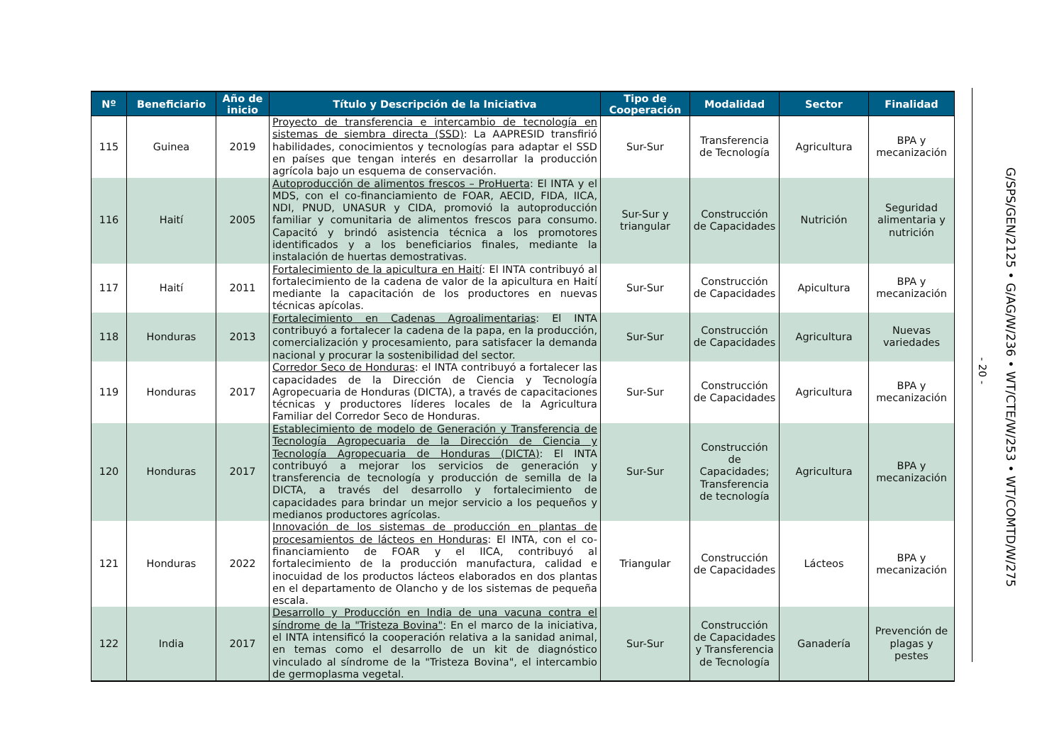| Nº | Beneficiario | Año de inicio | Título y Descripción de la Iniciativa | Tipo de Cooperación | Modalidad | Sector | Finalidad |
| --- | --- | --- | --- | --- | --- | --- | --- |
| 115 | Guinea | 2019 | Proyecto de transferencia e intercambio de tecnología en sistemas de siembra directa (SSD) : La AAPRESID transfirió habilidades, conocimientos y tecnologías para adaptar el SSD en países que tengan interés en desarrollar la producción agrícola bajo un esquema de conservación. | Sur-Sur | Transferencia de Tecnología | Agricultura | BPA y mecanización |
| 116 | Haití | 2005 | Autoproducción de alimentos frescos – ProHuerta : El INTA y el MDS, con el co-financiamiento de FOAR, AECID, FIDA, IICA, NDI, PNUD, UNASUR y CIDA, promovió la autoproducción familiar y comunitaria de alimentos frescos para consumo. Capacitó y brindó asistencia técnica a los promotores identificados y a los beneficiarios finales, mediante la instalación de huertas demostrativas. | Sur-Sur y triangular | Construcción de Capacidades | Nutrición | Seguridad alimentaria y nutrición |
| 117 | Haití | 2011 | Fortalecimiento de la apicultura en Haití : El INTA contribuyó al fortalecimiento de la cadena de valor de la apicultura en Haití mediante la capacitación de los productores en nuevas técnicas apícolas. | Sur-Sur | Construcción de Capacidades | Apicultura | BPA y mecanización |
| 118 | Honduras | 2013 | Fortalecimiento en Cadenas Agroalimentarias : El INTA contribuyó a fortalecer la cadena de la papa, en la producción, comercialización y procesamiento, para satisfacer la demanda nacional y procurar la sostenibilidad del sector. | Sur-Sur | Construcción de Capacidades | Agricultura | Nuevas variedades |
| 119 | Honduras | 2017 | Corredor Seco de Honduras : el INTA contribuyó a fortalecer las capacidades de la Dirección de Ciencia y Tecnología Agropecuaria de Honduras (DICTA), a través de capacitaciones técnicas y productores líderes locales de la Agricultura Familiar del Corredor Seco de Honduras. | Sur-Sur | Construcción de Capacidades | Agricultura | BPA y mecanización |
| 120 | Honduras | 2017 | Establecimiento de modelo de Generación y Transferencia de Tecnología Agropecuaria de la Dirección de Ciencia y Tecnología Agropecuaria de Honduras (DICTA) : El INTA contribuyó a mejorar los servicios de generación y transferencia de tecnología y producción de semilla de la DICTA, a través del desarrollo y fortalecimiento de capacidades para brindar un mejor servicio a los pequeños y medianos productores agrícolas. | Sur-Sur | Construcción de Capacidades; Transferencia de tecnología | Agricultura | BPA y mecanización |
| 121 | Honduras | 2022 | Innovación de los sistemas de producción en plantas de procesamientos de lácteos en Honduras : El INTA, con el co-financiamiento de FOAR y el IICA, contribuyó al fortalecimiento de la producción manufactura, calidad e inocuidad de los productos lácteos elaborados en dos plantas en el departamento de Olancho y de los sistemas de pequeña escala. | Triangular | Construcción de Capacidades | Lácteos | BPA y mecanización |
| 122 | India | 2017 | Desarrollo y Producción en India de una vacuna contra el síndrome de la "Tristeza Bovina" : En el marco de la iniciativa, el INTA intensificó la cooperación relativa a la sanidad animal, en temas como el desarrollo de un kit de diagnóstico vinculado al síndrome de la "Tristeza Bovina", el intercambio de germoplasma vegetal. | Sur-Sur | Construcción de Capacidades y Transferencia de Tecnología | Ganadería | Prevención de plagas y pestes |
- 20 -
G/SPS/GEN/2125 • G/AG/W/236 • WT/CTE/W/253 • WT/COMTD/W/275